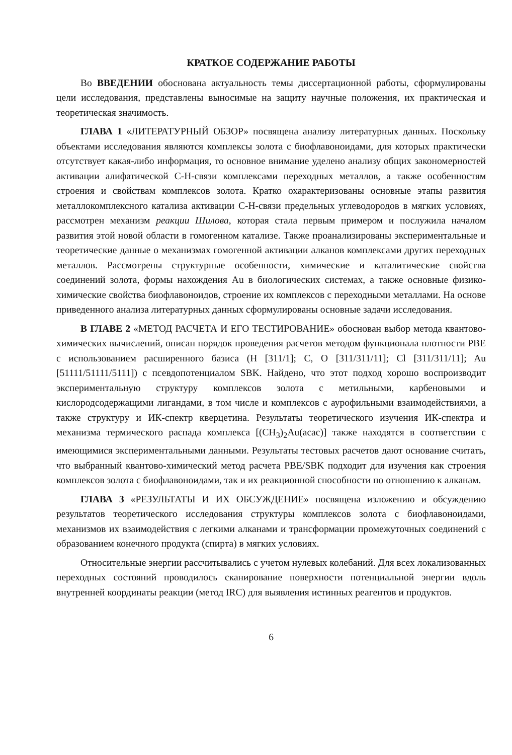КРАТКОЕ СОДЕРЖАНИЕ РАБОТЫ
Во ВВЕДЕНИИ обоснована актуальность темы диссертационной работы, сформулированы цели исследования, представлены выносимые на защиту научные положения, их практическая и теоретическая значимость.
ГЛАВА 1 «ЛИТЕРАТУРНЫЙ ОБЗОР» посвящена анализу литературных данных. Поскольку объектами исследования являются комплексы золота с биофлавоноидами, для которых практически отсутствует какая-либо информация, то основное внимание уделено анализу общих закономерностей активации алифатической С-Н-связи комплексами переходных металлов, а также особенностям строения и свойствам комплексов золота. Кратко охарактеризованы основные этапы развития металлокомплексного катализа активации С-Н-связи предельных углеводородов в мягких условиях, рассмотрен механизм реакции Шилова, которая стала первым примером и послужила началом развития этой новой области в гомогенном катализе. Также проанализированы экспериментальные и теоретические данные о механизмах гомогенной активации алканов комплексами других переходных металлов. Рассмотрены структурные особенности, химические и каталитические свойства соединений золота, формы нахождения Au в биологических системах, а также основные физико-химические свойства биофлавоноидов, строение их комплексов с переходными металлами. На основе приведенного анализа литературных данных сформулированы основные задачи исследования.
В ГЛАВЕ 2 «МЕТОД РАСЧЕТА И ЕГО ТЕСТИРОВАНИЕ» обоснован выбор метода квантово-химических вычислений, описан порядок проведения расчетов методом функционала плотности PBE с использованием расширенного базиса (H [311/1]; C, O [311/311/11]; Cl [311/311/11]; Au [51111/51111/5111]) с псевдопотенциалом SBK. Найдено, что этот подход хорошо воспроизводит экспериментальную структуру комплексов золота с метильными, карбеновыми и кислородсодержащими лигандами, в том числе и комплексов с аурофильными взаимодействиями, а также структуру и ИК-спектр кверцетина. Результаты теоретического изучения ИК-спектра и механизма термического распада комплекса [(CH<sub>3</sub>)<sub>2</sub>Au(acac)] также находятся в соответствии с имеющимися экспериментальными данными. Результаты тестовых расчетов дают основание считать, что выбранный квантово-химический метод расчета PBE/SBK подходит для изучения как строения комплексов золота с биофлавоноидами, так и их реакционной способности по отношению к алканам.
ГЛАВА 3 «РЕЗУЛЬТАТЫ И ИХ ОБСУЖДЕНИЕ» посвящена изложению и обсуждению результатов теоретического исследования структуры комплексов золота с биофлавоноидами, механизмов их взаимодействия с легкими алканами и трансформации промежуточных соединений с образованием конечного продукта (спирта) в мягких условиях.
Относительные энергии рассчитывались с учетом нулевых колебаний. Для всех локализованных переходных состояний проводилось сканирование поверхности потенциальной энергии вдоль внутренней координаты реакции (метод IRC) для выявления истинных реагентов и продуктов.
6